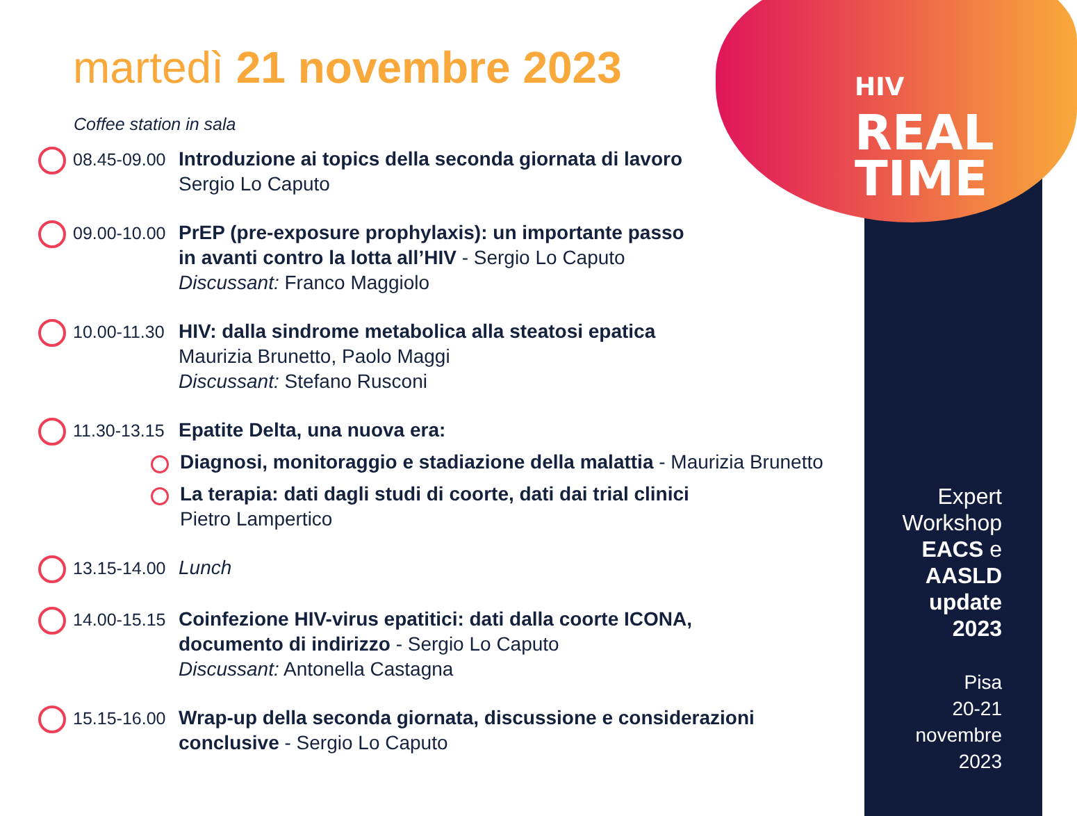HIV
REAL
TIME
martedì 21 novembre 2023
Coffee station in sala
08.45-09.00
Introduzione ai topics della seconda giornata di lavoro
Sergio Lo Caputo
09.00-10.00
PrEP (pre-exposure prophylaxis): un importante passo
in avanti contro la lotta all’HIV - Sergio Lo Caputo
Discussant: Franco Maggiolo
10.00-11.30
HIV: dalla sindrome metabolica alla steatosi epatica
Maurizia Brunetto, Paolo Maggi
Discussant: Stefano Rusconi
11.30-13.15
Epatite Delta, una nuova era:
Diagnosi, monitoraggio e stadiazione della malattia - Maurizia Brunetto
La terapia: dati dagli studi di coorte, dati dai trial clinici
Pietro Lampertico
13.15-14.00
Lunch
14.00-15.15
Coinfezione HIV-virus epatitici: dati dalla coorte ICONA,
documento di indirizzo - Sergio Lo Caputo
Discussant: Antonella Castagna
15.15-16.00
Wrap-up della seconda giornata, discussione e considerazioni
conclusive - Sergio Lo Caputo
Expert
Workshop
EACS e
AASLD
update
2023
Pisa
20-21
novembre
2023